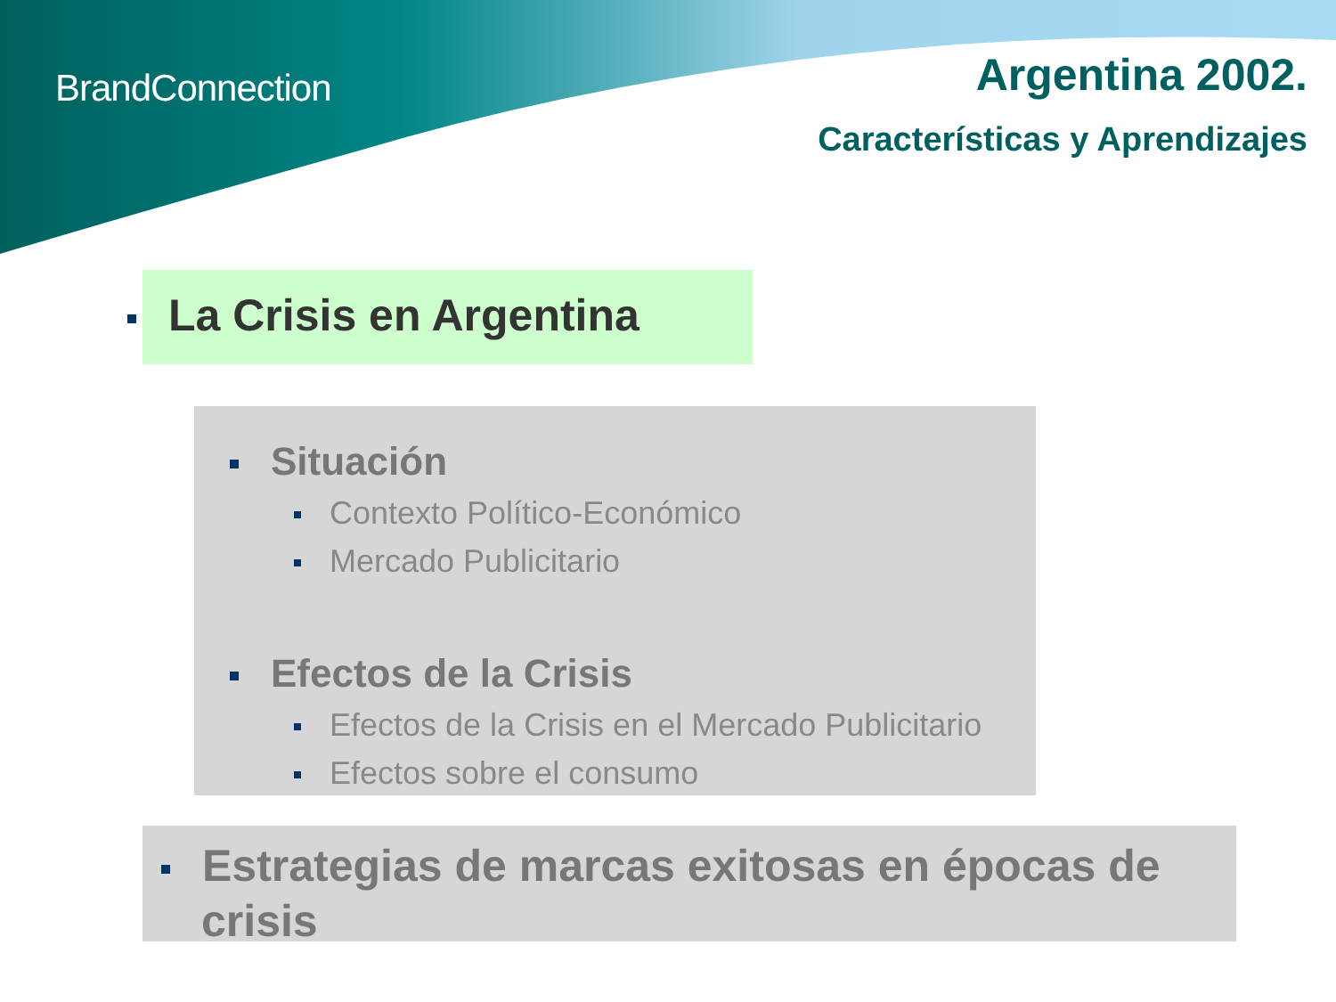BrandConnection Argentina 2002.
Características y Aprendizajes
La Crisis en Argentina
Situación
Contexto Político-Económico
Mercado Publicitario
Efectos de la Crisis
Efectos de la Crisis en el Mercado Publicitario
Efectos sobre el consumo
Estrategias de marcas exitosas en épocas de crisis